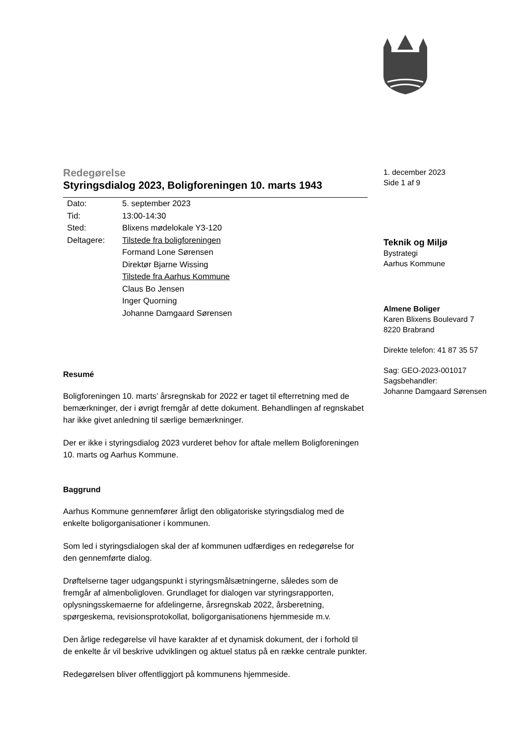Redegørelse
Styringsdialog 2023, Boligforeningen 10. marts 1943
| Dato: | 5. september 2023 |
| Tid: | 13:00-14:30 |
| Sted: | Blixens mødelokale Y3-120 |
| Deltagere: | Tilstede fra boligforeningen |
| | Formand Lone Sørensen |
| | Direktør Bjarne Wissing |
| | Tilstede fra Aarhus Kommune |
| | Claus Bo Jensen |
| | Inger Quorning |
| | Johanne Damgaard Sørensen |
Resumé
Boligforeningen 10. marts’ årsregnskab for 2022 er taget til efterretning med de bemærkninger, der i øvrigt fremgår af dette dokument. Behandlingen af regnskabet har ikke givet anledning til særlige bemærkninger.
Der er ikke i styringsdialog 2023 vurderet behov for aftale mellem Boligforeningen 10. marts og Aarhus Kommune.
Baggrund
Aarhus Kommune gennemfører årligt den obligatoriske styringsdialog med de enkelte boligorganisationer i kommunen.
Som led i styringsdialogen skal der af kommunen udfærdiges en redegørelse for den gennemførte dialog.
Drøftelserne tager udgangspunkt i styringsmålsætningerne, således som de fremgår af almenboligloven. Grundlaget for dialogen var styringsrapporten, oplysningsskemaerne for afdelingerne, årsregnskab 2022, årsberetning, spørgeskema, revisionsprotokollat, boligorganisationens hjemmeside m.v.
Den årlige redegørelse vil have karakter af et dynamisk dokument, der i forhold til de enkelte år vil beskrive udviklingen og aktuel status på en række centrale punkter.
Redegørelsen bliver offentliggjort på kommunens hjemmeside.
1. december 2023
Side 1 af 9
Teknik og Miljø
Bystrategi
Aarhus Kommune
Almene Boliger
Karen Blixens Boulevard 7
8220 Brabrand
Direkte telefon: 41 87 35 57
Sag: GEO-2023-001017
Sagsbehandler:
Johanne Damgaard Sørensen